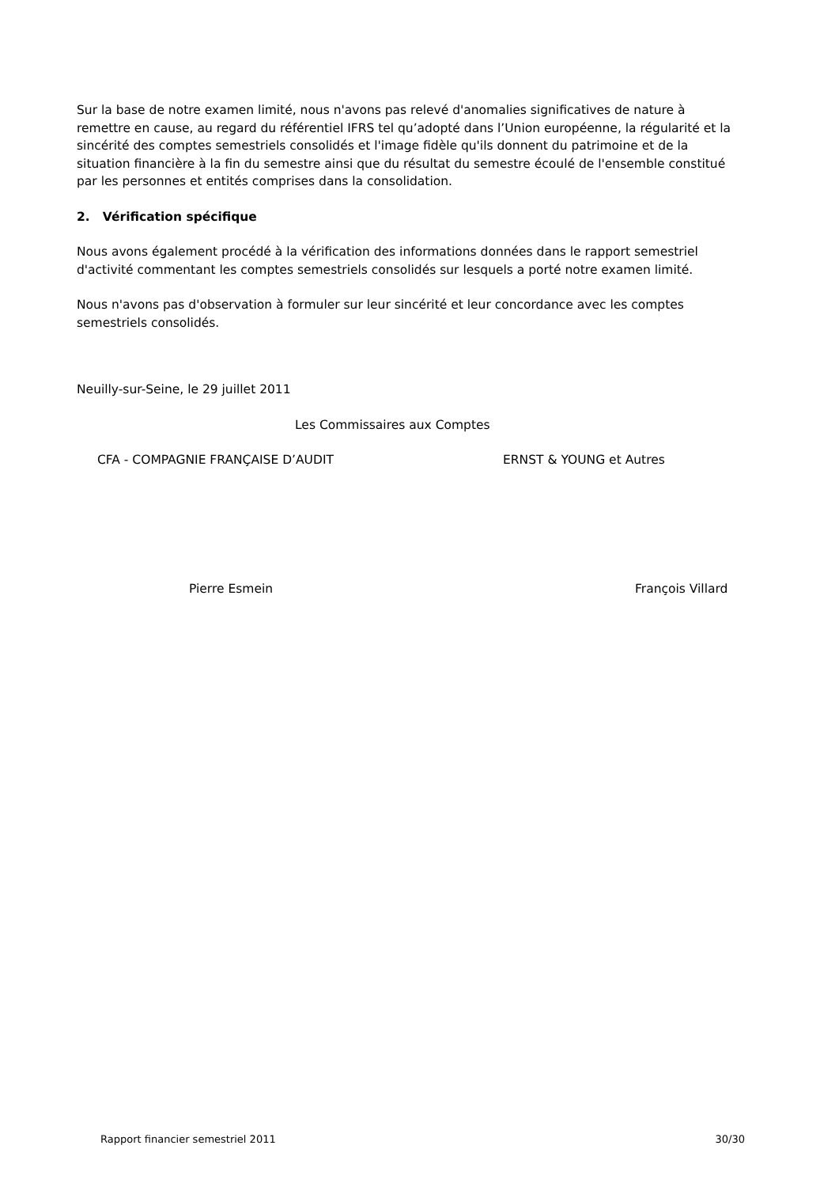Sur la base de notre examen limité, nous n'avons pas relevé d'anomalies significatives de nature à remettre en cause, au regard du référentiel IFRS tel qu’adopté dans l’Union européenne, la régularité et la sincérité des comptes semestriels consolidés et l'image fidèle qu'ils donnent du patrimoine et de la situation financière à la fin du semestre ainsi que du résultat du semestre écoulé de l'ensemble constitué par les personnes et entités comprises dans la consolidation.
2. Vérification spécifique
Nous avons également procédé à la vérification des informations données dans le rapport semestriel d'activité commentant les comptes semestriels consolidés sur lesquels a porté notre examen limité.
Nous n'avons pas d'observation à formuler sur leur sincérité et leur concordance avec les comptes semestriels consolidés.
Neuilly-sur-Seine, le 29 juillet 2011
Les Commissaires aux Comptes
CFA - COMPAGNIE FRANÇAISE D’AUDIT ERNST & YOUNG et Autres
Pierre Esmein François Villard
Rapport financier semestriel 2011 30/30